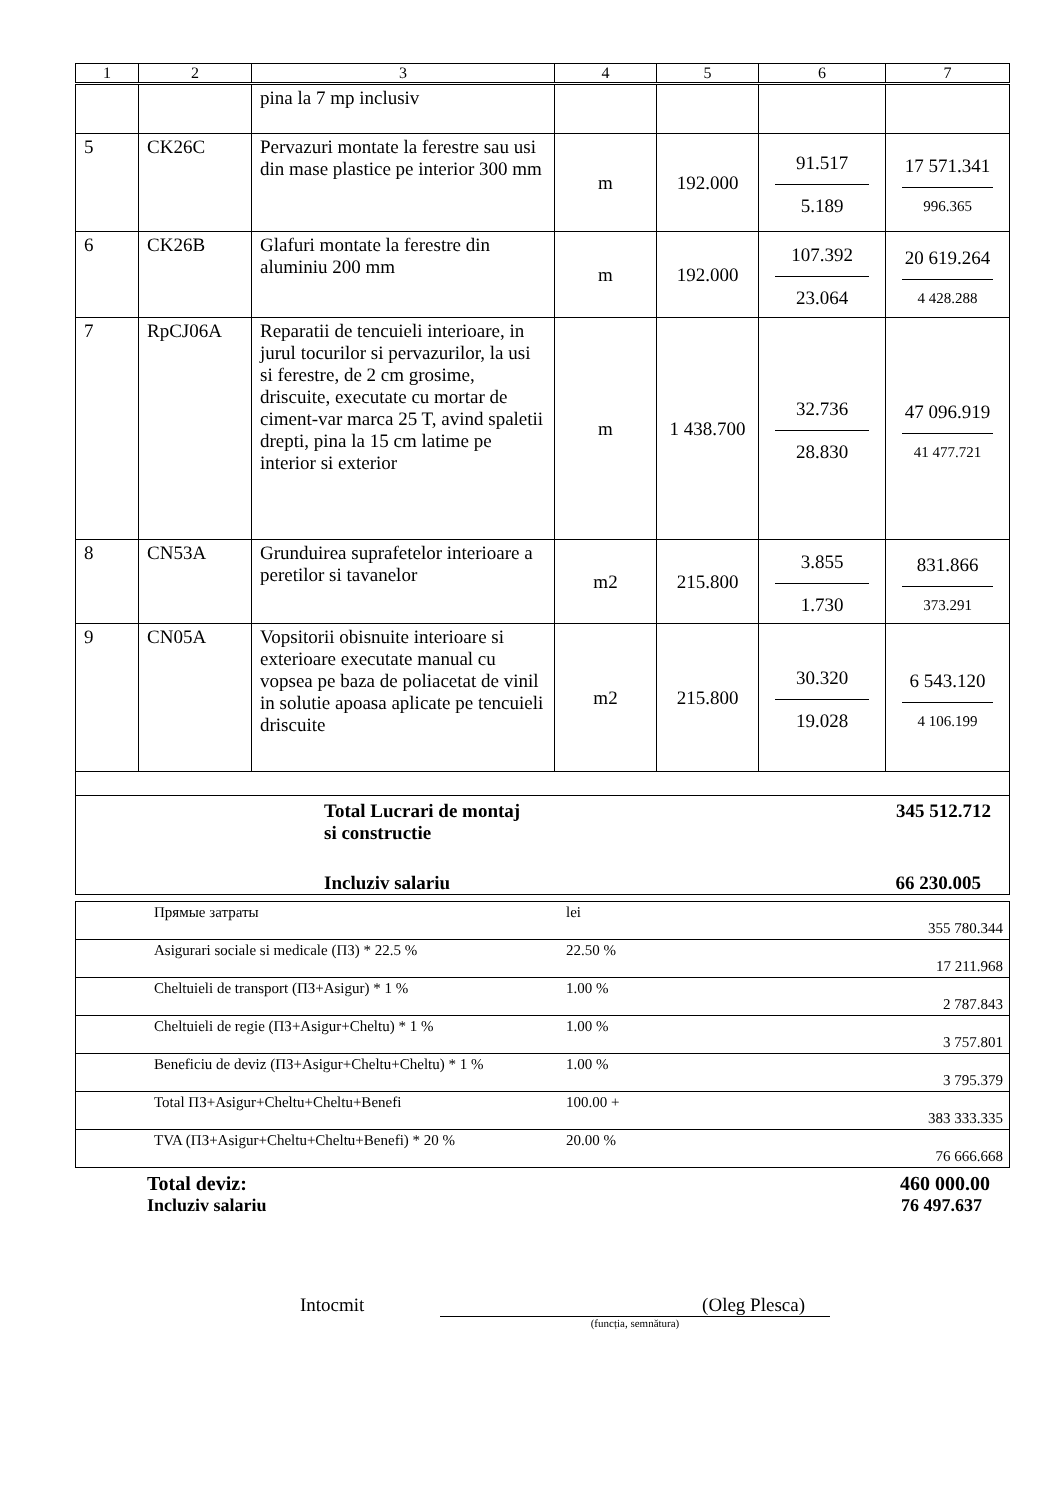| 1 | 2 | 3 | 4 | 5 | 6 | 7 |
| --- | --- | --- | --- | --- | --- | --- |
| | | pina la 7 mp inclusiv | | | | |
| 5 | CK26C | Pervazuri montate la ferestre sau usi din mase plastice pe interior 300 mm | m | 192.000 | 91.517 5.189 | 17 571.341 996.365 |
| 6 | CK26B | Glafuri montate la ferestre din aluminiu 200 mm | m | 192.000 | 107.392 23.064 | 20 619.264 4 428.288 |
| 7 | RpCJ06A | Reparatii de tencuieli interioare, in jurul tocurilor si pervazurilor, la usi si ferestre, de 2 cm grosime, driscuite, executate cu mortar de ciment-var marca 25 T, avind spaletii drepti, pina la 15 cm latime pe interior si exterior | m | 1 438.700 | 32.736 28.830 | 47 096.919 41 477.721 |
| 8 | CN53A | Grunduirea suprafetelor interioare a peretilor si tavanelor | m2 | 215.800 | 3.855 1.730 | 831.866 373.291 |
| 9 | CN05A | Vopsitorii obisnuite interioare si exterioare executate manual cu vopsea pe baza de poliacetat de vinil in solutie apoasa aplicate pe tencuieli driscuite | m2 | 215.800 | 30.320 19.028 | 6 543.120 4 106.199 |
| Total Lucrari de montaj si constructie 345 512.712 Incluziv salariu 66 230.005 | | | | | | |
| | Прямые затраты | lei | 355 780.344 |
| | Asigurari sociale si medicale (ПЗ) * 22.5 % | 22.50 % | 17 211.968 |
| | Cheltuieli de transport (ПЗ+Asigur) * 1 % | 1.00 % | 2 787.843 |
| | Cheltuieli de regie (ПЗ+Asigur+Cheltu) * 1 % | 1.00 % | 3 757.801 |
| | Beneficiu de deviz (ПЗ+Asigur+Cheltu+Cheltu) * 1 % | 1.00 % | 3 795.379 |
| | Total ПЗ+Asigur+Cheltu+Cheltu+Benefi | 100.00 + | 383 333.335 |
| | TVA (ПЗ+Asigur+Cheltu+Cheltu+Benefi) * 20 % | 20.00 % | 76 666.668 |
Total deviz: 460 000.00
Incluziv salariu 76 497.637
Intocmit (Oleg Plesca)
(funcția, semnătura)